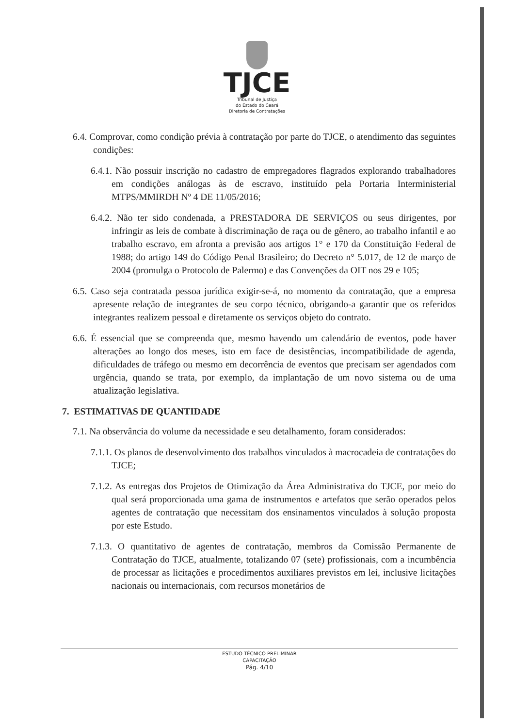TJCE
Tribunal de Justiça
do Estado do Ceará
Diretoria de Contratações
6.4. Comprovar, como condição prévia à contratação por parte do TJCE, o atendimento das seguintes condições:
6.4.1. Não possuir inscrição no cadastro de empregadores flagrados explorando trabalhadores em condições análogas às de escravo, instituído pela Portaria Interministerial MTPS/MMIRDH Nº 4 DE 11/05/2016;
6.4.2. Não ter sido condenada, a PRESTADORA DE SERVIÇOS ou seus dirigentes, por infringir as leis de combate à discriminação de raça ou de gênero, ao trabalho infantil e ao trabalho escravo, em afronta a previsão aos artigos 1° e 170 da Constituição Federal de 1988; do artigo 149 do Código Penal Brasileiro; do Decreto n° 5.017, de 12 de março de 2004 (promulga o Protocolo de Palermo) e das Convenções da OIT nos 29 e 105;
6.5. Caso seja contratada pessoa jurídica exigir-se-á, no momento da contratação, que a empresa apresente relação de integrantes de seu corpo técnico, obrigando-a garantir que os referidos integrantes realizem pessoal e diretamente os serviços objeto do contrato.
6.6. É essencial que se compreenda que, mesmo havendo um calendário de eventos, pode haver alterações ao longo dos meses, isto em face de desistências, incompatibilidade de agenda, dificuldades de tráfego ou mesmo em decorrência de eventos que precisam ser agendados com urgência, quando se trata, por exemplo, da implantação de um novo sistema ou de uma atualização legislativa.
7. ESTIMATIVAS DE QUANTIDADE
7.1. Na observância do volume da necessidade e seu detalhamento, foram considerados:
7.1.1. Os planos de desenvolvimento dos trabalhos vinculados à macrocadeia de contratações do TJCE;
7.1.2. As entregas dos Projetos de Otimização da Área Administrativa do TJCE, por meio do qual será proporcionada uma gama de instrumentos e artefatos que serão operados pelos agentes de contratação que necessitam dos ensinamentos vinculados à solução proposta por este Estudo.
7.1.3. O quantitativo de agentes de contratação, membros da Comissão Permanente de Contratação do TJCE, atualmente, totalizando 07 (sete) profissionais, com a incumbência de processar as licitações e procedimentos auxiliares previstos em lei, inclusive licitações nacionais ou internacionais, com recursos monetários de
ESTUDO TÉCNICO PRELIMINAR
CAPACITAÇÃO
Pág. 4/10